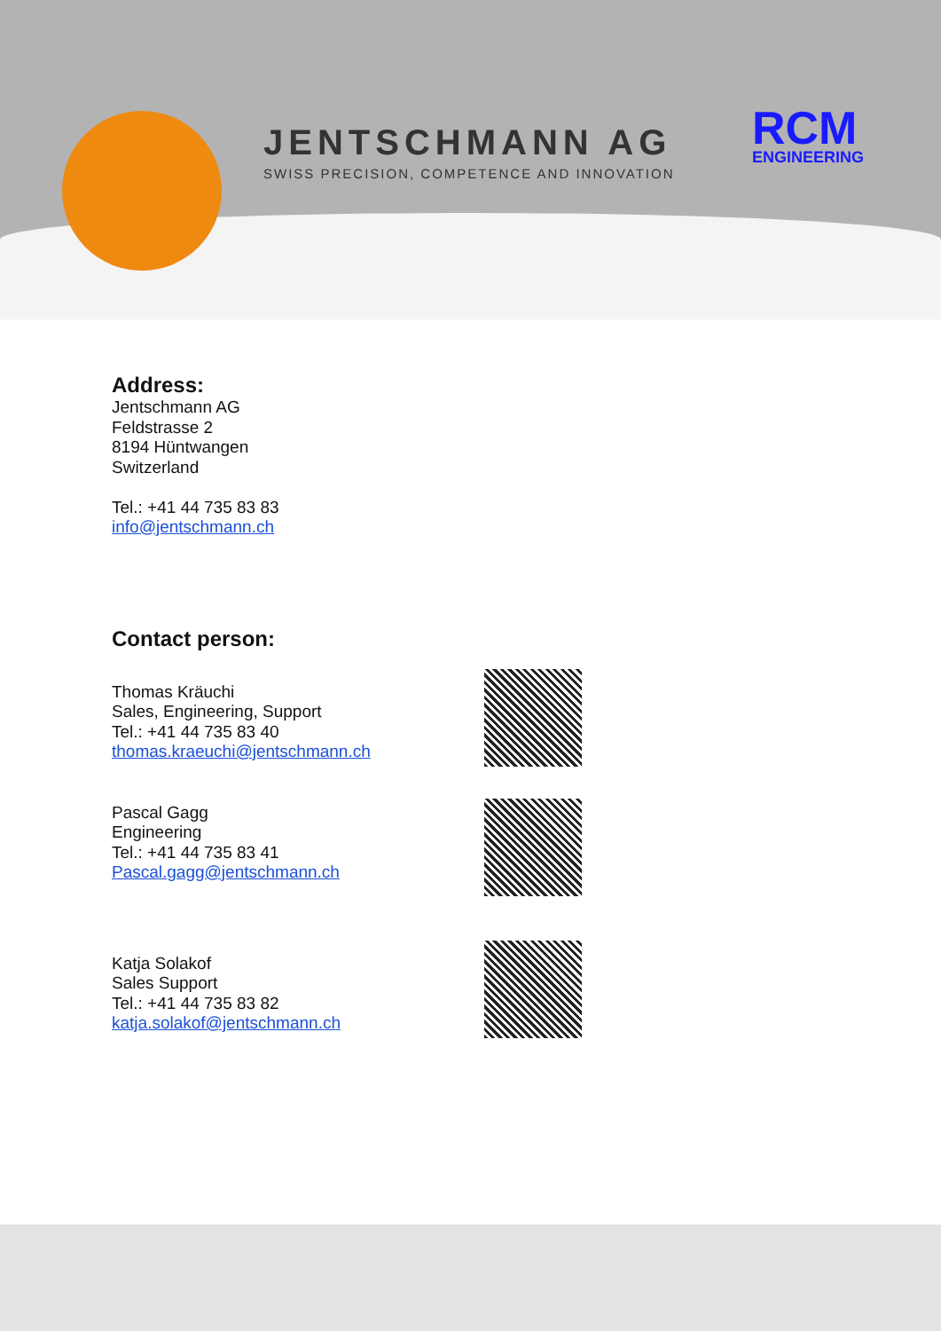JENTSCHMANN AG
SWISS PRECISION, COMPETENCE AND INNOVATION
RCM
ENGINEERING
Address:
Jentschmann AG
Feldstrasse 2
8194 Hüntwangen
Switzerland
Tel.: +41 44 735 83 83
info@jentschmann.ch
Contact person:
Thomas Kräuchi
Sales, Engineering, Support
Tel.: +41 44 735 83 40
thomas.kraeuchi@jentschmann.ch
Pascal Gagg
Engineering
Tel.: +41 44 735 83 41
Pascal.gagg@jentschmann.ch
Katja Solakof
Sales Support
Tel.: +41 44 735 83 82
katja.solakof@jentschmann.ch